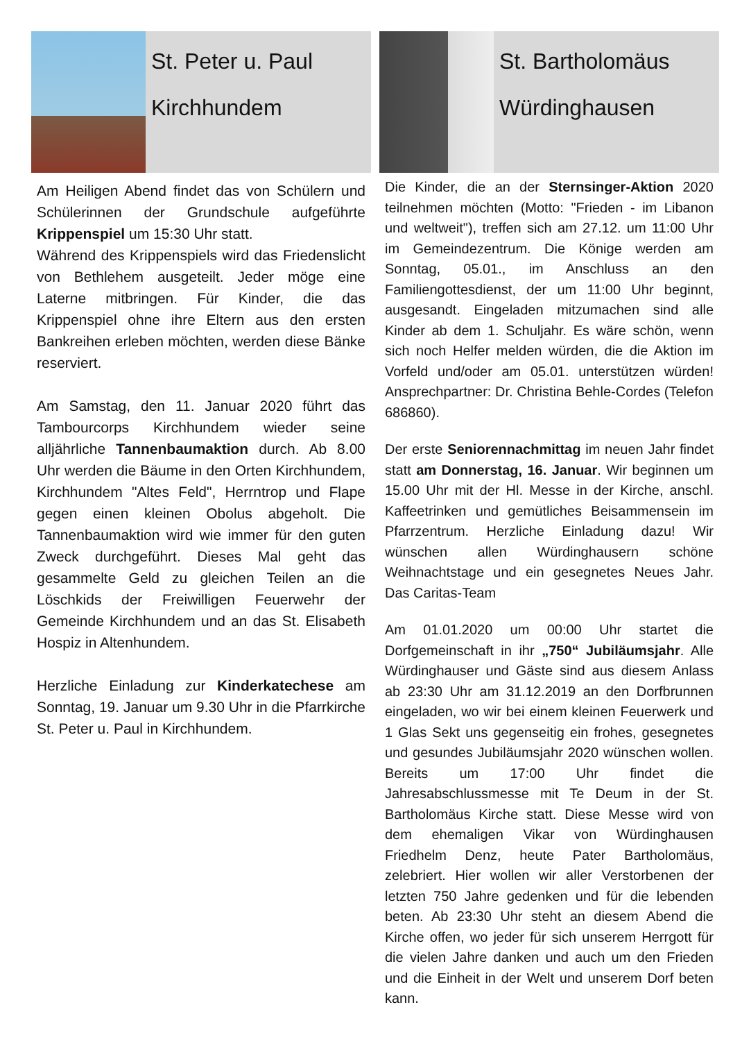St. Peter u. Paul
Kirchhundem
Am Heiligen Abend findet das von Schülern und Schülerinnen der Grundschule aufgeführte Krippenspiel um 15:30 Uhr statt.
Während des Krippenspiels wird das Friedenslicht von Bethlehem ausgeteilt. Jeder möge eine Laterne mitbringen. Für Kinder, die das Krippenspiel ohne ihre Eltern aus den ersten Bankreihen erleben möchten, werden diese Bänke reserviert.
Am Samstag, den 11. Januar 2020 führt das Tambourcorps Kirchhundem wieder seine alljährliche Tannenbaumaktion durch. Ab 8.00 Uhr werden die Bäume in den Orten Kirchhundem, Kirchhundem "Altes Feld", Herrntrop und Flape gegen einen kleinen Obolus abgeholt. Die Tannenbaumaktion wird wie immer für den guten Zweck durchgeführt. Dieses Mal geht das gesammelte Geld zu gleichen Teilen an die Löschkids der Freiwilligen Feuerwehr der Gemeinde Kirchhundem und an das St. Elisabeth Hospiz in Altenhundem.
Herzliche Einladung zur Kinderkatechese am Sonntag, 19. Januar um 9.30 Uhr in die Pfarrkirche St. Peter u. Paul in Kirchhundem.
St. Bartholomäus
Würdinghausen
Die Kinder, die an der Sternsinger-Aktion 2020 teilnehmen möchten (Motto: "Frieden - im Libanon und weltweit"), treffen sich am 27.12. um 11:00 Uhr im Gemeindezentrum. Die Könige werden am Sonntag, 05.01., im Anschluss an den Familiengottesdienst, der um 11:00 Uhr beginnt, ausgesandt. Eingeladen mitzumachen sind alle Kinder ab dem 1. Schuljahr. Es wäre schön, wenn sich noch Helfer melden würden, die die Aktion im Vorfeld und/oder am 05.01. unterstützen würden! Ansprechpartner: Dr. Christina Behle-Cordes (Telefon 686860).
Der erste Seniorennachmittag im neuen Jahr findet statt am Donnerstag, 16. Januar. Wir beginnen um 15.00 Uhr mit der Hl. Messe in der Kirche, anschl. Kaffeetrinken und gemütliches Beisammensein im Pfarrzentrum. Herzliche Einladung dazu! Wir wünschen allen Würdinghausern schöne Weihnachtstage und ein gesegnetes Neues Jahr. Das Caritas-Team
Am 01.01.2020 um 00:00 Uhr startet die Dorfgemeinschaft in ihr „750“ Jubiläumsjahr. Alle Würdinghauser und Gäste sind aus diesem Anlass ab 23:30 Uhr am 31.12.2019 an den Dorfbrunnen eingeladen, wo wir bei einem kleinen Feuerwerk und 1 Glas Sekt uns gegenseitig ein frohes, gesegnetes und gesundes Jubiläumsjahr 2020 wünschen wollen. Bereits um 17:00 Uhr findet die Jahresabschlussmesse mit Te Deum in der St. Bartholomäus Kirche statt. Diese Messe wird von dem ehemaligen Vikar von Würdinghausen Friedhelm Denz, heute Pater Bartholomäus, zelebriert. Hier wollen wir aller Verstorbenen der letzten 750 Jahre gedenken und für die lebenden beten. Ab 23:30 Uhr steht an diesem Abend die Kirche offen, wo jeder für sich unserem Herrgott für die vielen Jahre danken und auch um den Frieden und die Einheit in der Welt und unserem Dorf beten kann.